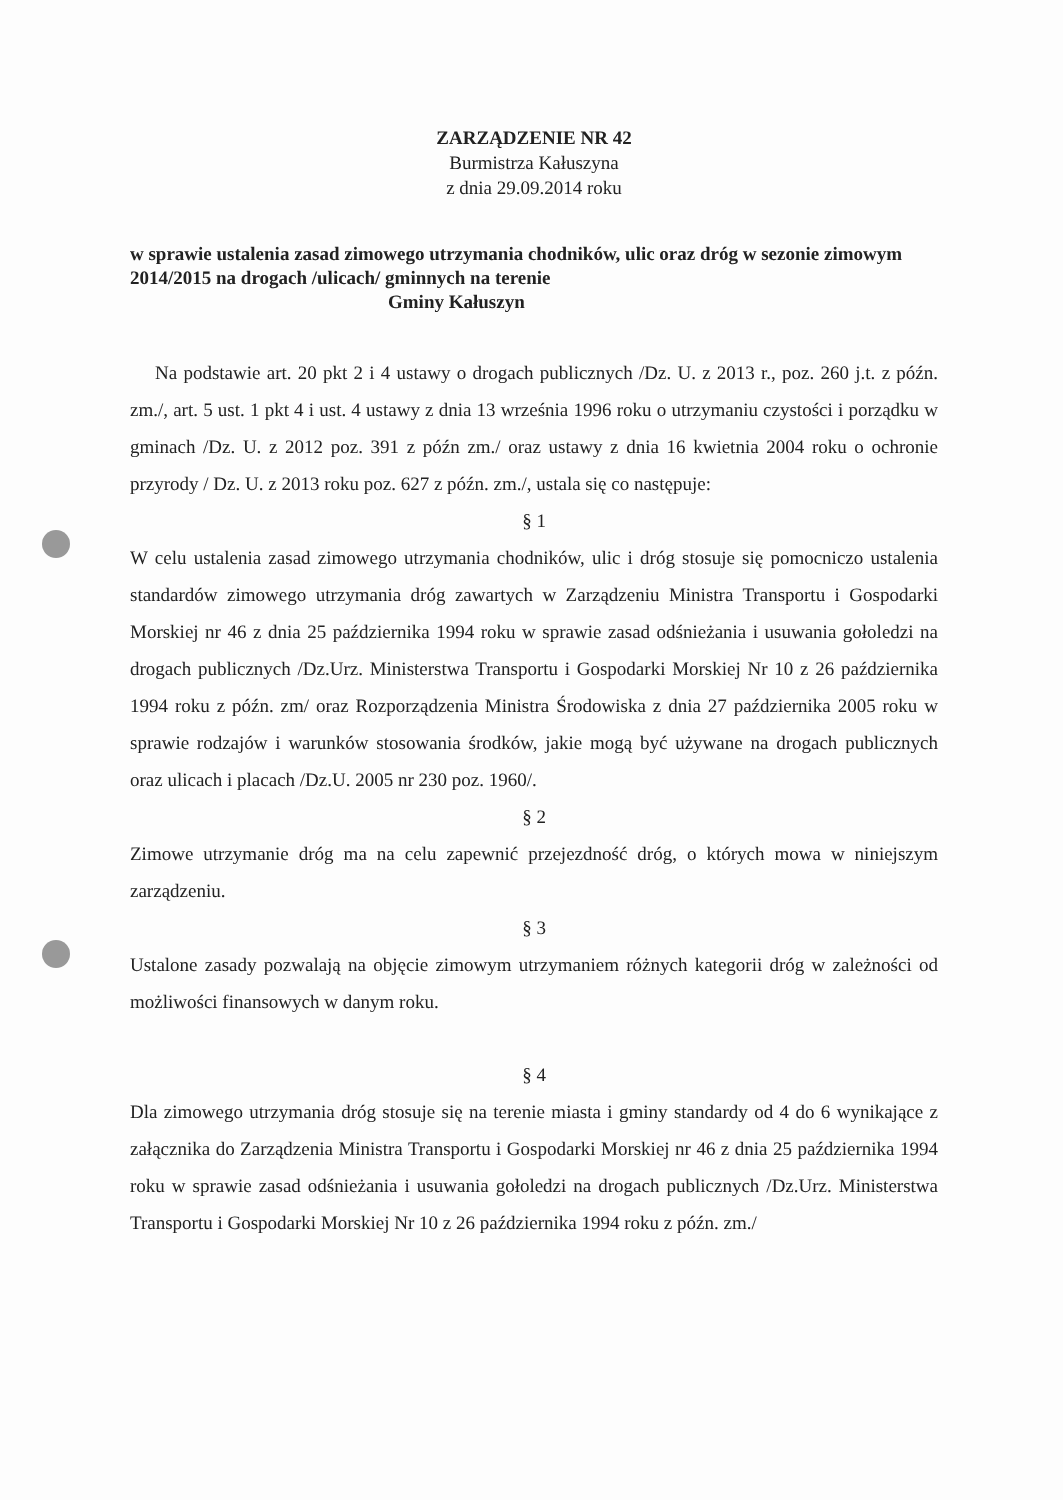ZARZĄDZENIE NR 42
Burmistrza Kałuszyna
z dnia 29.09.2014 roku
w sprawie ustalenia zasad zimowego utrzymania chodników, ulic oraz dróg w sezonie zimowym 2014/2015 na drogach /ulicach/ gminnych na terenie
Gminy Kałuszyn
Na podstawie art. 20 pkt 2 i 4 ustawy o drogach publicznych /Dz. U. z 2013 r., poz. 260 j.t. z późn. zm./, art. 5 ust. 1 pkt 4 i ust. 4 ustawy z dnia 13 września 1996 roku o utrzymaniu czystości i porządku w gminach /Dz. U. z 2012 poz. 391 z późn zm./ oraz ustawy z dnia 16 kwietnia 2004 roku o ochronie przyrody / Dz. U. z 2013 roku poz. 627 z późn. zm./, ustala się co następuje:
§ 1
W celu ustalenia zasad zimowego utrzymania chodników, ulic i dróg stosuje się pomocniczo ustalenia standardów zimowego utrzymania dróg zawartych w Zarządzeniu Ministra Transportu i Gospodarki Morskiej nr 46 z dnia 25 października 1994 roku w sprawie zasad odśnieżania i usuwania gołoledzi na drogach publicznych /Dz.Urz. Ministerstwa Transportu i Gospodarki Morskiej Nr 10 z 26 października 1994 roku z późn. zm/ oraz Rozporządzenia Ministra Środowiska z dnia 27 października 2005 roku w sprawie rodzajów i warunków stosowania środków, jakie mogą być używane na drogach publicznych oraz ulicach i placach /Dz.U. 2005 nr 230 poz. 1960/.
§ 2
Zimowe utrzymanie dróg ma na celu zapewnić przejezdność dróg, o których mowa w niniejszym zarządzeniu.
§ 3
Ustalone zasady pozwalają na objęcie zimowym utrzymaniem różnych kategorii dróg w zależności od możliwości finansowych w danym roku.
§ 4
Dla zimowego utrzymania dróg stosuje się na terenie miasta i gminy standardy od 4 do 6 wynikające z załącznika do Zarządzenia Ministra Transportu i Gospodarki Morskiej nr 46 z dnia 25 października 1994 roku w sprawie zasad odśnieżania i usuwania gołoledzi na drogach publicznych /Dz.Urz. Ministerstwa Transportu i Gospodarki Morskiej Nr 10 z 26 października 1994 roku z późn. zm./